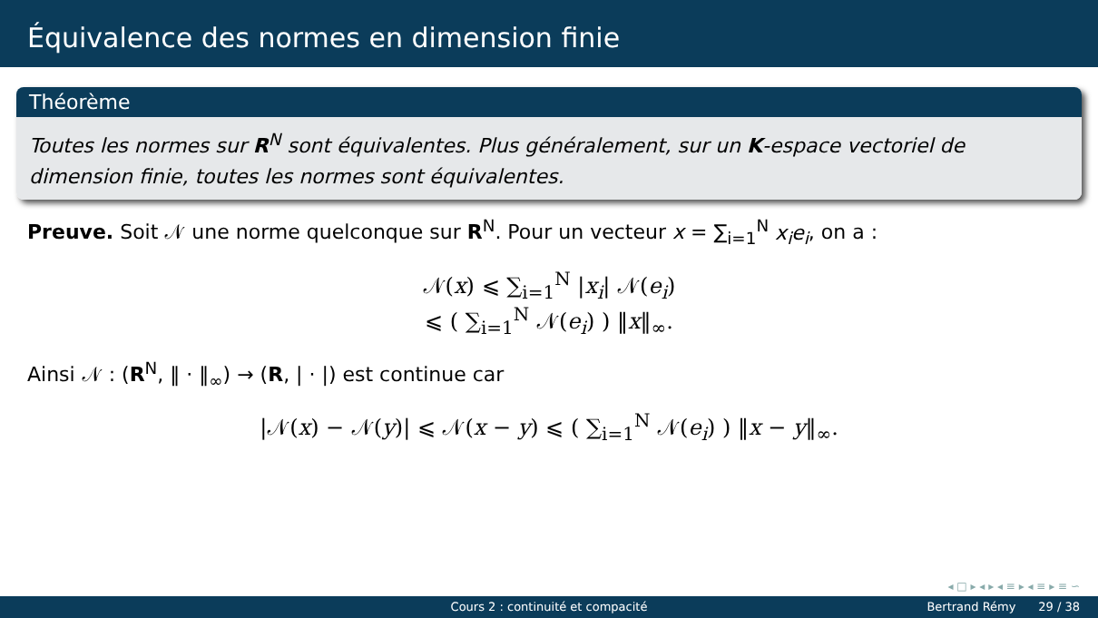Équivalence des normes en dimension finie
Théorème
Toutes les normes sur R<sup>N</sup> sont équivalentes. Plus généralement, sur un K-espace vectoriel de dimension finie, toutes les normes sont équivalentes.
Preuve. Soit 𝒩 une norme quelconque sur R<sup>N</sup>. Pour un vecteur x = ∑<sub>i=1</sub><sup>N</sup> x<sub>i</sub>e<sub>i</sub>, on a :
𝒩(x) ⩽ ∑<sub>i=1</sub><sup>N</sup> |x<sub>i</sub>| 𝒩(e<sub>i</sub>)
⩽ ( ∑<sub>i=1</sub><sup>N</sup> 𝒩(e<sub>i</sub>) ) ‖x‖<sub>∞</sub>.
Ainsi 𝒩 : (R<sup>N</sup>, ‖ · ‖<sub>∞</sub>) → (R, | · |) est continue car
|𝒩(x) − 𝒩(y)| ⩽ 𝒩(x − y) ⩽ ( ∑<sub>i=1</sub><sup>N</sup> 𝒩(e<sub>i</sub>) ) ‖x − y‖<sub>∞</sub>.
◂ □ ▸ ◂ ▸ ◂ ≡ ▸ ◂ ≡ ▸ ≡ ∽
Cours 2 : continuité et compacité Bertrand Rémy 29 / 38